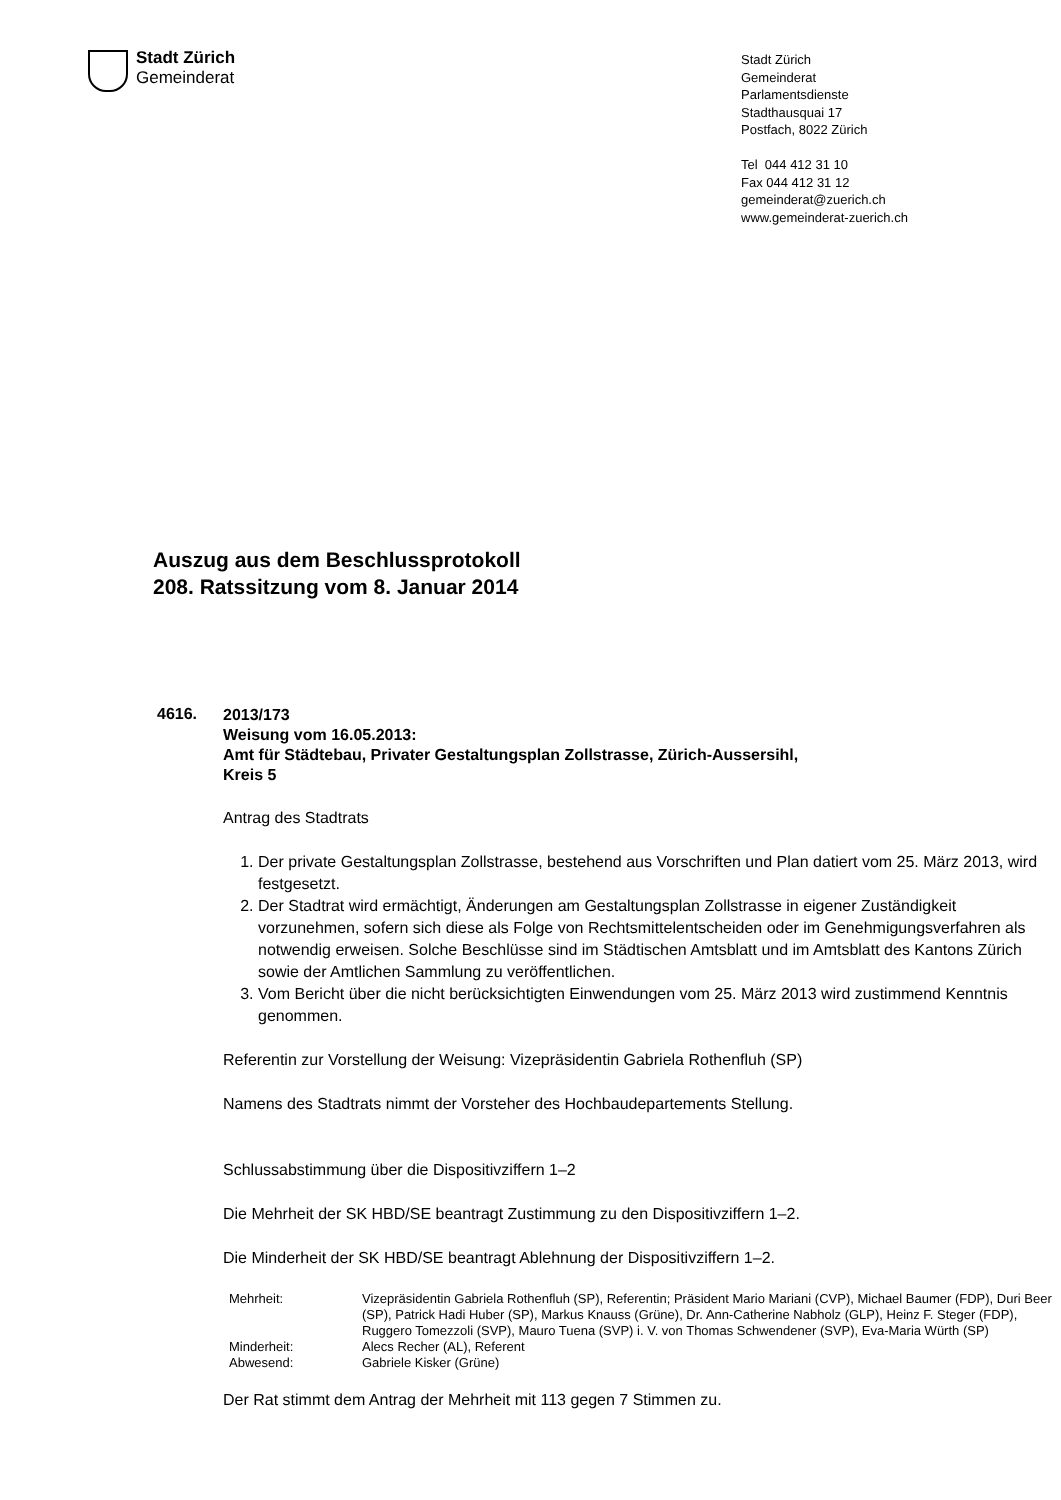Stadt Zürich
Gemeinderat
Stadt Zürich
Gemeinderat
Parlamentsdienste
Stadthausquai 17
Postfach, 8022 Zürich
Tel 044 412 31 10
Fax 044 412 31 12
gemeinderat@zuerich.ch
www.gemeinderat-zuerich.ch
Auszug aus dem Beschlussprotokoll
208. Ratssitzung vom 8. Januar 2014
4616.
2013/173
Weisung vom 16.05.2013:
Amt für Städtebau, Privater Gestaltungsplan Zollstrasse, Zürich-Aussersihl,
Kreis 5
Antrag des Stadtrats
1. Der private Gestaltungsplan Zollstrasse, bestehend aus Vorschriften und Plan datiert vom 25. März 2013, wird festgesetzt.
2. Der Stadtrat wird ermächtigt, Änderungen am Gestaltungsplan Zollstrasse in eigener Zuständigkeit vorzunehmen, sofern sich diese als Folge von Rechtsmittel­entscheiden oder im Genehmigungsverfahren als notwendig erweisen. Solche Beschlüsse sind im Städtischen Amtsblatt und im Amtsblatt des Kantons Zürich sowie der Amtlichen Sammlung zu veröffentlichen.
3. Vom Bericht über die nicht berücksichtigten Einwendungen vom 25. März 2013 wird zustimmend Kenntnis genommen.
Referentin zur Vorstellung der Weisung: Vizepräsidentin Gabriela Rothenfluh (SP)
Namens des Stadtrats nimmt der Vorsteher des Hochbaudepartements Stellung.
Schlussabstimmung über die Dispositivziffern 1–2
Die Mehrheit der SK HBD/SE beantragt Zustimmung zu den Dispositivziffern 1–2.
Die Minderheit der SK HBD/SE beantragt Ablehnung der Dispositivziffern 1–2.
| Mehrheit: | Vizepräsidentin Gabriela Rothenfluh (SP), Referentin; Präsident Mario Mariani (CVP), Michael Baumer (FDP), Duri Beer (SP), Patrick Hadi Huber (SP), Markus Knauss (Grüne), Dr. Ann-Catherine Nabholz (GLP), Heinz F. Steger (FDP), Ruggero Tomezzoli (SVP), Mauro Tuena (SVP) i. V. von Thomas Schwendener (SVP), Eva-Maria Würth (SP) |
| Minderheit: | Alecs Recher (AL), Referent |
| Abwesend: | Gabriele Kisker (Grüne) |
Der Rat stimmt dem Antrag der Mehrheit mit 113 gegen 7 Stimmen zu.